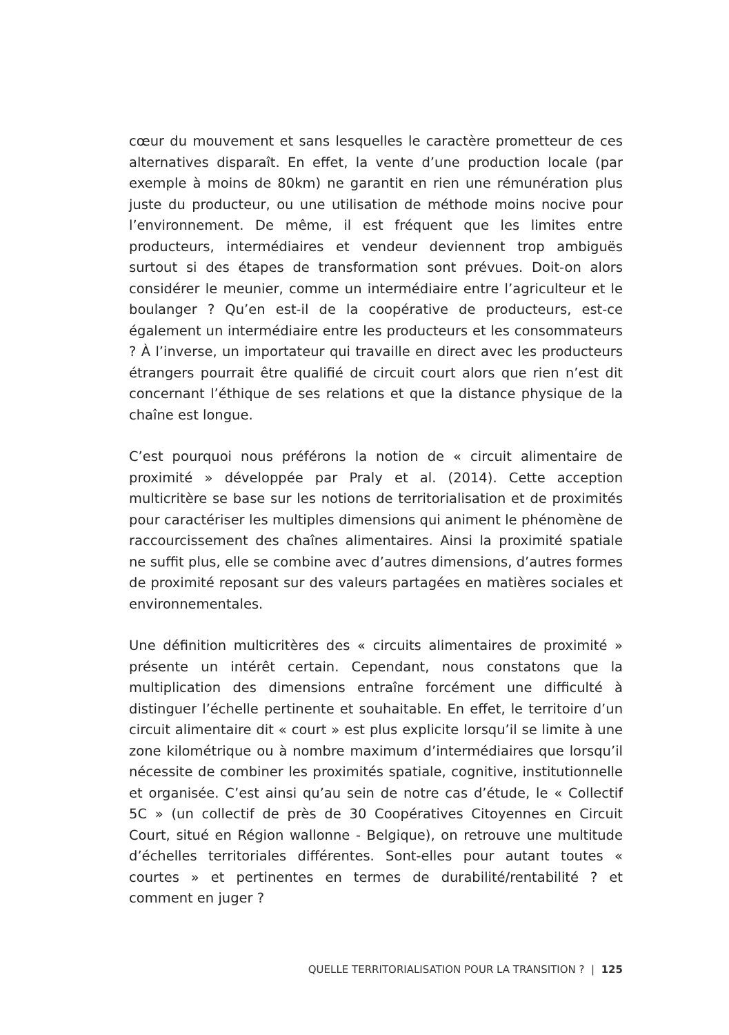cœur du mouvement et sans lesquelles le caractère prometteur de ces alternatives disparaît. En effet, la vente d’une production locale (par exemple à moins de 80km) ne garantit en rien une rémunération plus juste du producteur, ou une utilisation de méthode moins nocive pour l’environnement. De même, il est fréquent que les limites entre producteurs, intermédiaires et vendeur deviennent trop ambiguës surtout si des étapes de transformation sont prévues. Doit-on alors considérer le meunier, comme un intermédiaire entre l’agriculteur et le boulanger ? Qu’en est-il de la coopérative de producteurs, est-ce également un intermédiaire entre les producteurs et les consommateurs ? À l’inverse, un importateur qui travaille en direct avec les producteurs étrangers pourrait être qualifié de circuit court alors que rien n’est dit concernant l’éthique de ses relations et que la distance physique de la chaîne est longue.
C’est pourquoi nous préférons la notion de « circuit alimentaire de proximité » développée par Praly et al. (2014). Cette acception multicritère se base sur les notions de territorialisation et de proximités pour caractériser les multiples dimensions qui animent le phénomène de raccourcissement des chaînes alimentaires. Ainsi la proximité spatiale ne suffit plus, elle se combine avec d’autres dimensions, d’autres formes de proximité reposant sur des valeurs partagées en matières sociales et environnementales.
Une définition multicritères des « circuits alimentaires de proximité » présente un intérêt certain. Cependant, nous constatons que la multiplication des dimensions entraîne forcément une difficulté à distinguer l’échelle pertinente et souhaitable. En effet, le territoire d’un circuit alimentaire dit « court » est plus explicite lorsqu’il se limite à une zone kilométrique ou à nombre maximum d’intermédiaires que lorsqu’il nécessite de combiner les proximités spatiale, cognitive, institutionnelle et organisée. C’est ainsi qu’au sein de notre cas d’étude, le « Collectif 5C » (un collectif de près de 30 Coopératives Citoyennes en Circuit Court, situé en Région wallonne - Belgique), on retrouve une multitude d’échelles territoriales différentes. Sont-elles pour autant toutes « courtes » et pertinentes en termes de durabilité/rentabilité ? et comment en juger ?
QUELLE TERRITORIALISATION POUR LA TRANSITION ? | 125